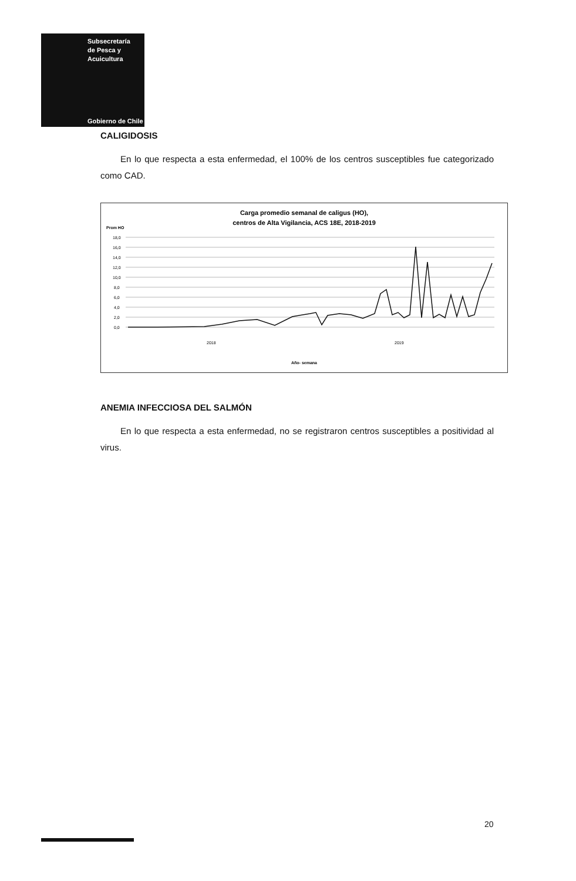Subsecretaría
de Pesca y
Acuicultura
Gobierno de Chile
CALIGIDOSIS
En lo que respecta a esta enfermedad, el 100% de los centros susceptibles fue categorizado como CAD.
Carga promedio semanal de caligus (HO),
centros de Alta Vigilancia, ACS 18E, 2018-2019
Prom HO
18,0
16,0
14,0
12,0
10,0
8,0
6,0
4,0
2,0
0,0
2018
2019
Año- semana
ANEMIA INFECCIOSA DEL SALMÓN
En lo que respecta a esta enfermedad, no se registraron centros susceptibles a positividad al virus.
20